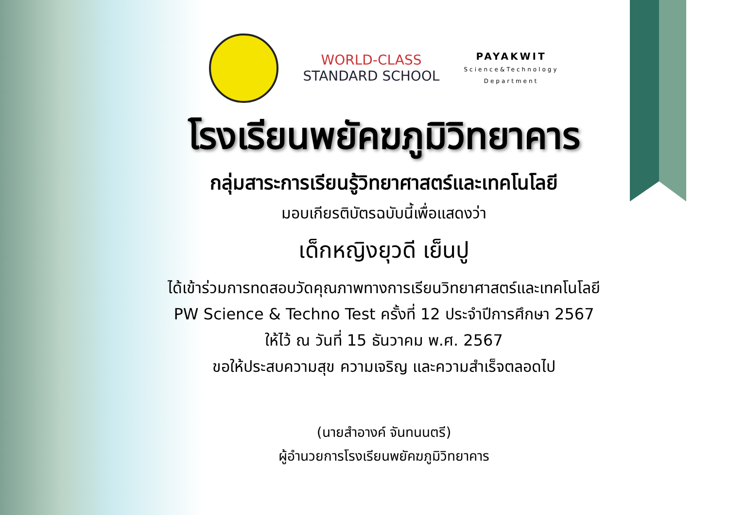WORLD-CLASS
STANDARD SCHOOL
PAYAKWIT
Science&Technology
Department
โรงเรียนพยัคฆภูมิวิทยาคาร
กลุ่มสาระการเรียนรู้วิทยาศาสตร์และเทคโนโลยี
มอบเกียรติบัตรฉบับนี้เพื่อแสดงว่า
เด็กหญิงยุวดี เย็นปู
ได้เข้าร่วมการทดสอบวัดคุณภาพทางการเรียนวิทยาศาสตร์และเทคโนโลยี
PW Science & Techno Test ครั้งที่ 12 ประจำปีการศึกษา 2567
ให้ไว้ ณ วันที่ 15 ธันวาคม พ.ศ. 2567
ขอให้ประสบความสุข ความเจริญ และความสำเร็จตลอดไป
(นายสำอางค์ จันทนนตรี)
ผู้อำนวยการโรงเรียนพยัคฆภูมิวิทยาคาร